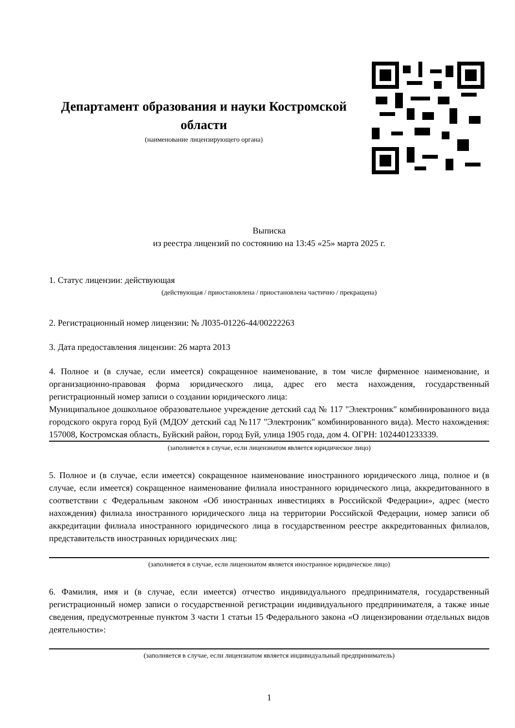Департамент образования и науки Костромской области
(наименование лицензирующего органа)
Выписка
из реестра лицензий по состоянию на 13:45 «25» марта 2025 г.
1. Статус лицензии: действующая
(действующая / приостановлена / приостановлена частично / прекращена)
2. Регистрационный номер лицензии: № Л035-01226-44/00222263
3. Дата предоставления лицензии: 26 марта 2013
4. Полное и (в случае, если имеется) сокращенное наименование, в том числе фирменное наименование, и организационно-правовая форма юридического лица, адрес его места нахождения, государственный регистрационный номер записи о создании юридического лица:
Муниципальное дошкольное образовательное учреждение детский сад № 117 "Электроник" комбинированного вида городского округа город Буй (МДОУ детский сад №117 "Электроник" комбинированного вида). Место нахождения: 157008, Костромская область, Буйский район, город Буй, улица 1905 года, дом 4. ОГРН: 1024401233339.
(заполняется в случае, если лицензиатом является юридическое лицо)
5. Полное и (в случае, если имеется) сокращенное наименование иностранного юридического лица, полное и (в случае, если имеется) сокращенное наименование филиала иностранного юридического лица, аккредитованного в соответствии с Федеральным законом «Об иностранных инвестициях в Российской Федерации», адрес (место нахождения) филиала иностранного юридического лица на территории Российской Федерации, номер записи об аккредитации филиала иностранного юридического лица в государственном реестре аккредитованных филиалов, представительств иностранных юридических лиц:
(заполняется в случае, если лицензиатом является иностранное юридическое лицо)
6. Фамилия, имя и (в случае, если имеется) отчество индивидуального предпринимателя, государственный регистрационный номер записи о государственной регистрации индивидуального предпринимателя, а также иные сведения, предусмотренные пунктом 3 части 1 статьи 15 Федерального закона «О лицензировании отдельных видов деятельности»:
(заполняется в случае, если лицензиатом является индивидуальный предприниматель)
1